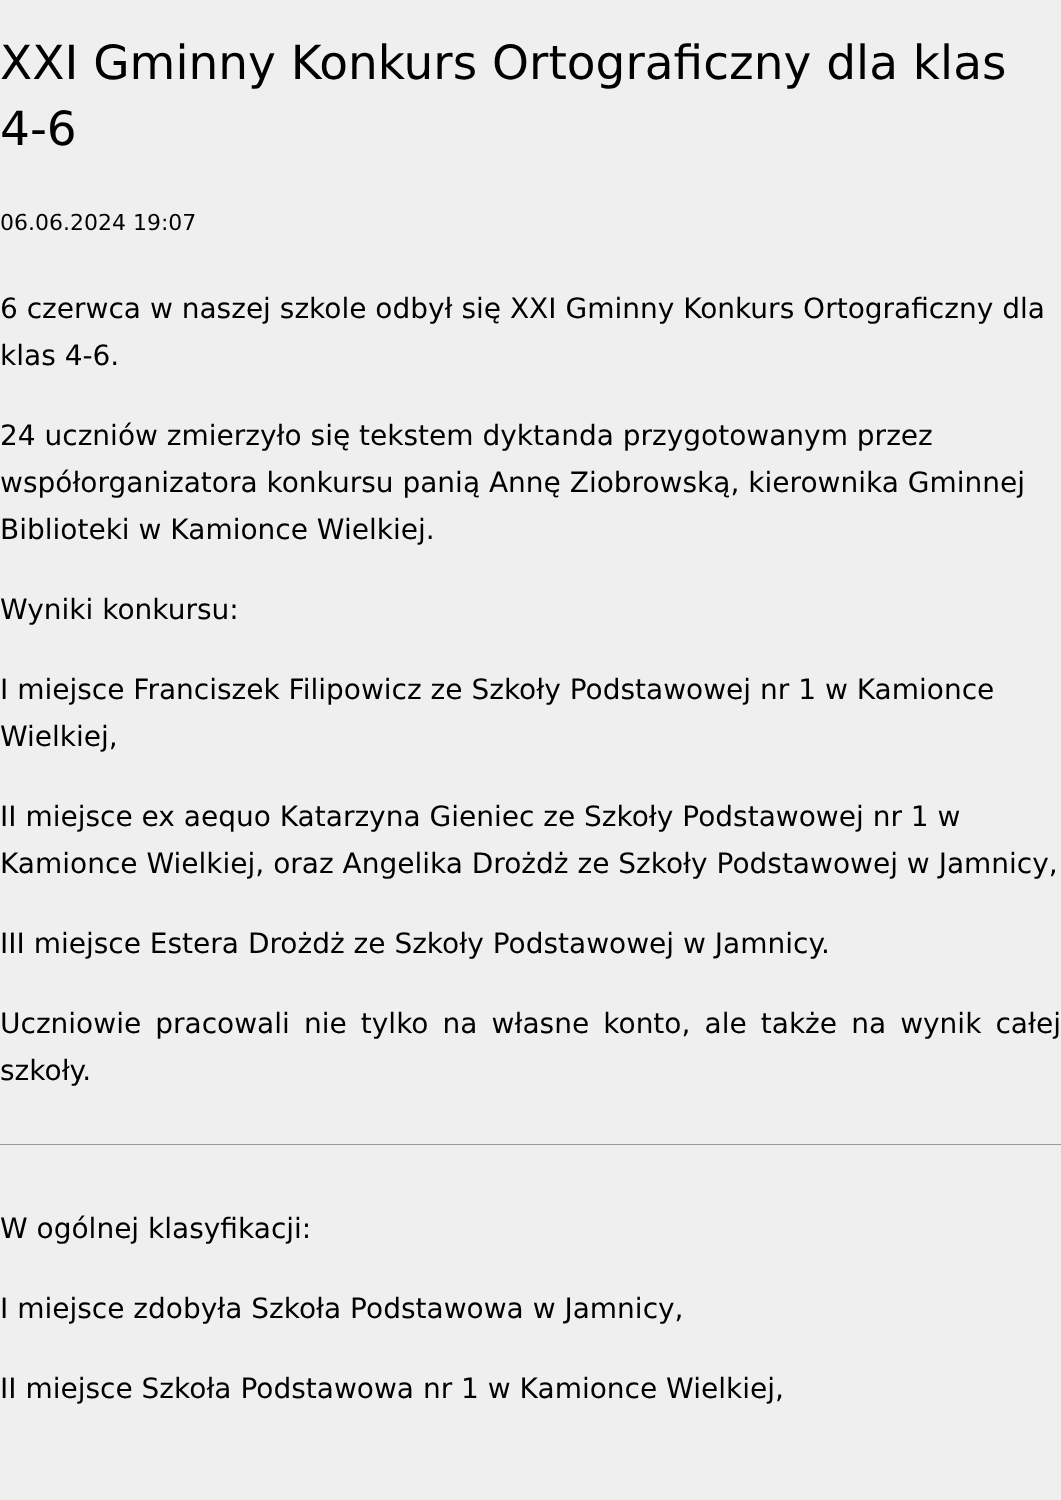XXI Gminny Konkurs Ortograficzny dla klas 4-6
06.06.2024 19:07
6 czerwca w naszej szkole odbył się XXI Gminny Konkurs Ortograficzny dla klas 4-6.
24 uczniów zmierzyło się tekstem dyktanda przygotowanym przez współorganizatora konkursu panią Annę Ziobrowską, kierownika Gminnej Biblioteki w Kamionce Wielkiej.
Wyniki konkursu:
I miejsce Franciszek Filipowicz ze Szkoły Podstawowej nr 1 w Kamionce Wielkiej,
II miejsce ex aequo Katarzyna Gieniec ze Szkoły Podstawowej nr 1 w Kamionce Wielkiej, oraz Angelika Drożdż ze Szkoły Podstawowej w Jamnicy,
III miejsce Estera Drożdż ze Szkoły Podstawowej w Jamnicy.
Uczniowie pracowali nie tylko na własne konto, ale także na wynik całej szkoły.
W ogólnej klasyfikacji:
I miejsce zdobyła Szkoła Podstawowa w Jamnicy,
II miejsce Szkoła Podstawowa nr 1 w Kamionce Wielkiej,